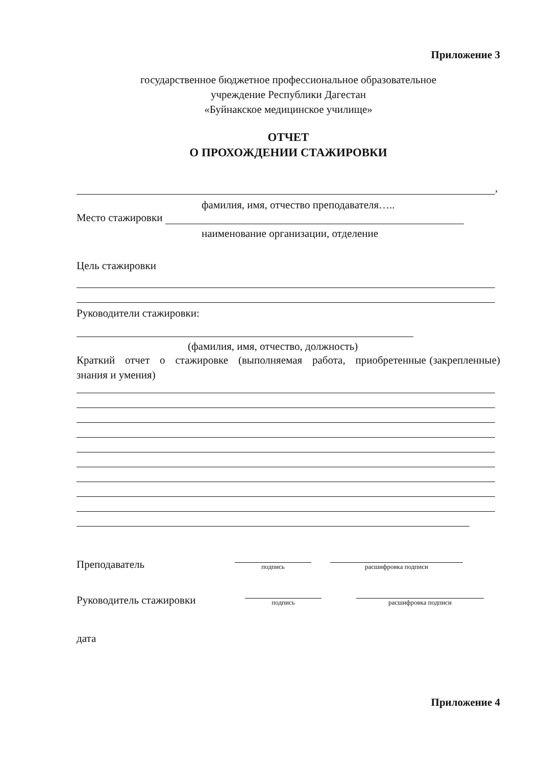Приложение 3
государственное бюджетное профессиональное образовательное
учреждение Республики Дагестан
«Буйнакское медицинское училище»
ОТЧЕТ
О ПРОХОЖДЕНИИ СТАЖИРОВКИ
,
фамилия, имя, отчество преподавателя…..
Место стажировки
наименование организации, отделение
Цель стажировки
Руководители стажировки:
(фамилия, имя, отчество, должность)
Краткий отчет о стажировке (выполняемая работа, приобретенные (закрепленные) знания и умения)
Преподаватель
подпись
расшифровка подписи
Руководитель стажировки
подпись
расшифровка подписи
дата
Приложение 4